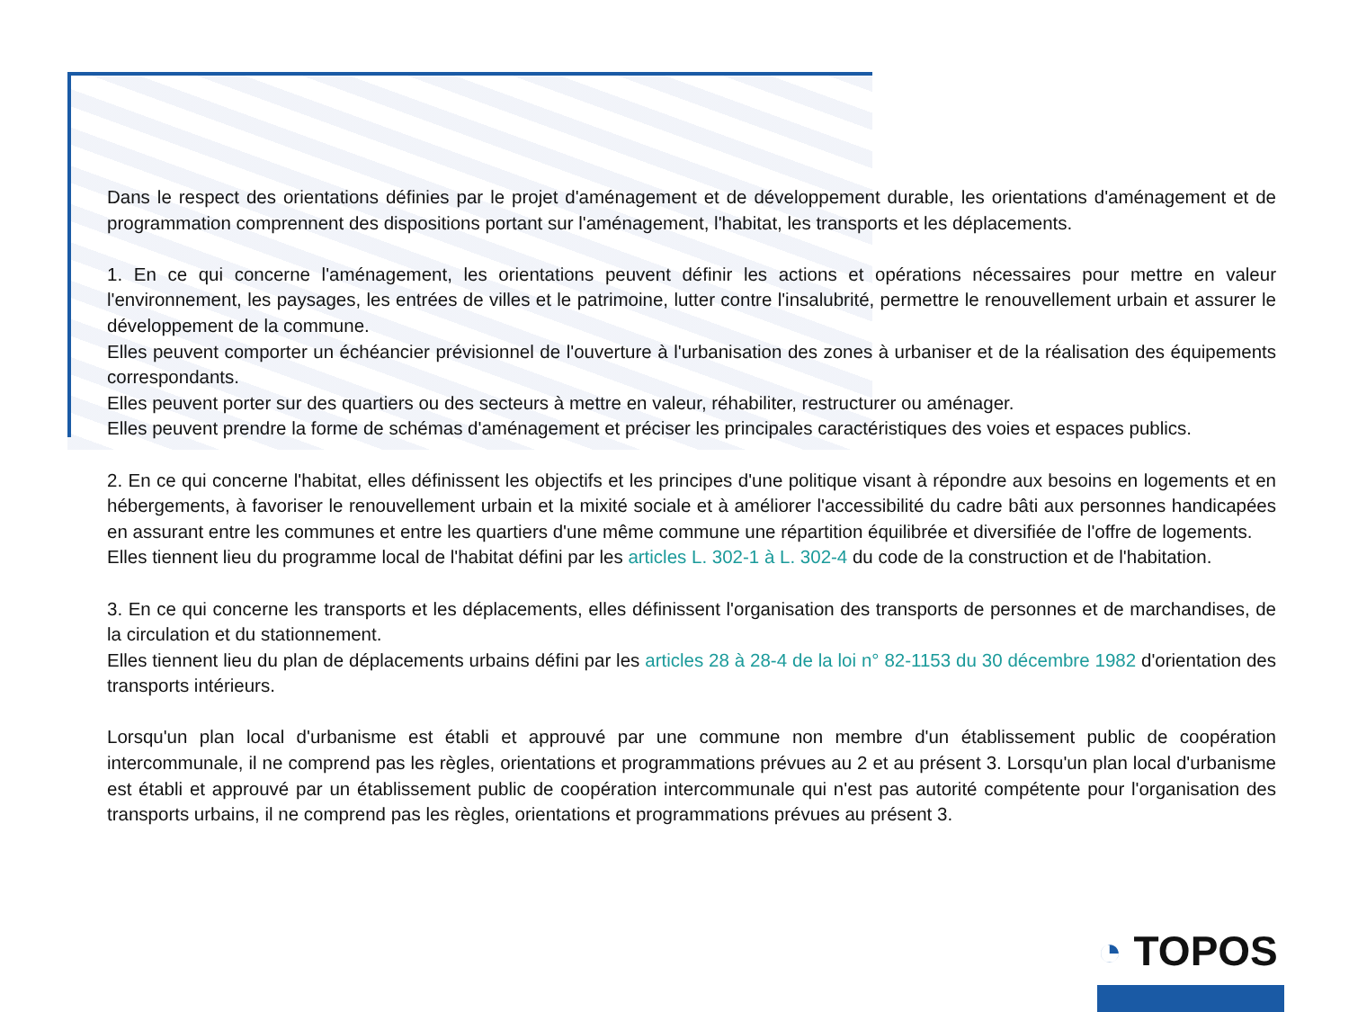Dans le respect des orientations définies par le projet d'aménagement et de développement durable, les orientations d'aménagement et de programmation comprennent des dispositions portant sur l'aménagement, l'habitat, les transports et les déplacements.
1. En ce qui concerne l'aménagement, les orientations peuvent définir les actions et opérations nécessaires pour mettre en valeur l'environnement, les paysages, les entrées de villes et le patrimoine, lutter contre l'insalubrité, permettre le renouvellement urbain et assurer le développement de la commune.
Elles peuvent comporter un échéancier prévisionnel de l'ouverture à l'urbanisation des zones à urbaniser et de la réalisation des équipements correspondants.
Elles peuvent porter sur des quartiers ou des secteurs à mettre en valeur, réhabiliter, restructurer ou aménager.
Elles peuvent prendre la forme de schémas d'aménagement et préciser les principales caractéristiques des voies et espaces publics.
2. En ce qui concerne l'habitat, elles définissent les objectifs et les principes d'une politique visant à répondre aux besoins en logements et en hébergements, à favoriser le renouvellement urbain et la mixité sociale et à améliorer l'accessibilité du cadre bâti aux personnes handicapées en assurant entre les communes et entre les quartiers d'une même commune une répartition équilibrée et diversifiée de l'offre de logements.
Elles tiennent lieu du programme local de l'habitat défini par les articles L. 302-1 à L. 302-4 du code de la construction et de l'habitation.
3. En ce qui concerne les transports et les déplacements, elles définissent l'organisation des transports de personnes et de marchandises, de la circulation et du stationnement.
Elles tiennent lieu du plan de déplacements urbains défini par les articles 28 à 28-4 de la loi n° 82-1153 du 30 décembre 1982 d'orientation des transports intérieurs.
Lorsqu'un plan local d'urbanisme est établi et approuvé par une commune non membre d'un établissement public de coopération intercommunale, il ne comprend pas les règles, orientations et programmations prévues au 2 et au présent 3. Lorsqu'un plan local d'urbanisme est établi et approuvé par un établissement public de coopération intercommunale qui n'est pas autorité compétente pour l'organisation des transports urbains, il ne comprend pas les règles, orientations et programmations prévues au présent 3.
◔ TOPOS